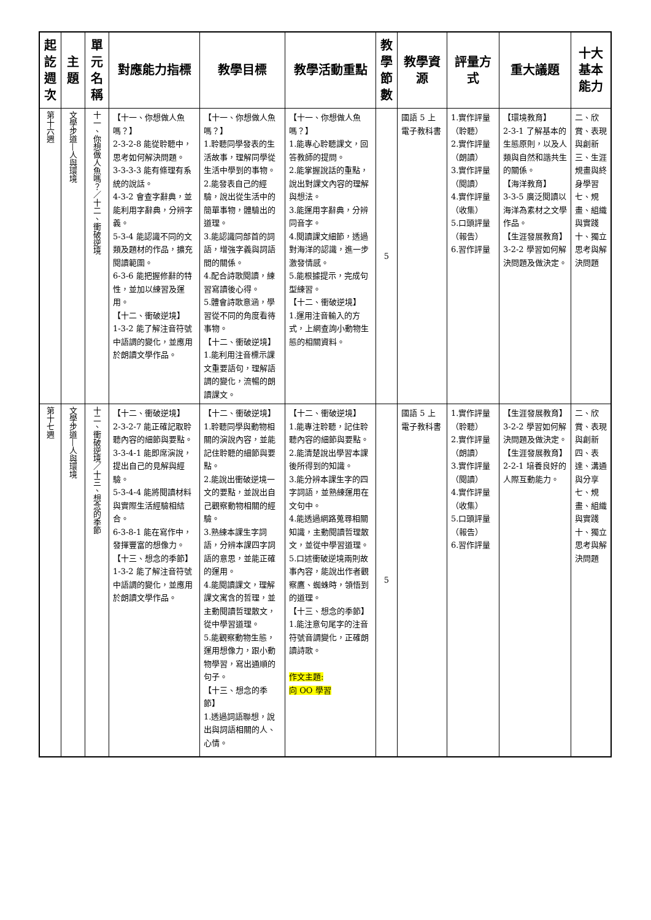| 起訖週次 | 主題 | 單元名稱 | 對應能力指標 | 教學目標 | 教學活動重點 | 教學節數 | 教學資源 | 評量方式 | 重大議題 | 十大基本能力 |
| --- | --- | --- | --- | --- | --- | --- | --- | --- | --- | --- |
| 第十六週 | 文學步道—人與環境 | 十一、你想做人魚嗎？／十二、衝破逆境 | 【十一、你想做人魚嗎？】 2-3-2-8 能從聆聽中，思考如何解決問題。 3-3-3-3 能有條理有系統的說話。 4-3-2 會查字辭典，並能利用字辭典，分辨字義。 5-3-4 能認識不同的文類及題材的作品，擴充閱讀範圍。 6-3-6 能把握修辭的特性，並加以練習及運用。 【十二、衝破逆境】 1-3-2 能了解注音符號中語調的變化，並應用於朗讀文學作品。 | 【十一、你想做人魚嗎？】 1.聆聽同學發表的生活故事，理解同學從生活中學到的事物。 2.能發表自己的經驗，說出從生活中的簡單事物，體驗出的道理。 3.能認識同部首的詞語，增強字義與詞語間的關係。 4.配合詩歌閱讀，練習寫讀後心得。 5.體會詩歌意涵，學習從不同的角度看待事物。 【十二、衝破逆境】 1.能利用注音標示課文重要語句，理解語調的變化，流暢的朗讀課文。 | 【十一、你想做人魚嗎？】 1.能專心聆聽課文，回答教師的提問。 2.能掌握說話的重點，說出對課文內容的理解與想法。 3.能運用字辭典，分辨同音字。 4.閱讀課文細節，透過對海洋的認識，進一步激發情感。 5.能根據提示，完成句型練習。 【十二、衝破逆境】 1.運用注音輸入的方式，上網查詢小動物生態的相關資料。 | 5 | 國語 5 上電子教科書 | 1.實作評量（聆聽） 2.實作評量（朗讀） 3.實作評量（閱讀） 4.實作評量（收集） 5.口頭評量（報告） 6.習作評量 | 【環境教育】 2-3-1 了解基本的生態原則，以及人類與自然和諧共生的關係。 【海洋教育】 3-3-5 廣泛閱讀以海洋為素材之文學作品。 【生涯發展教育】 3-2-2 學習如何解決問題及做決定。 | 二、欣賞、表現與創新 三、生涯規畫與終身學習 七、規畫、組織與實踐 十、獨立思考與解決問題 |
| 第十七週 | 文學步道—人與環境 | 十二、衝破逆境／十三、想念的季節 | 【十二、衝破逆境】 2-3-2-7 能正確記取聆聽內容的細節與要點。 3-3-4-1 能即席演說，提出自己的見解與經驗。 5-3-4-4 能將閱讀材料與實際生活經驗相結合。 6-3-8-1 能在寫作中，發揮豐富的想像力。 【十三、想念的季節】 1-3-2 能了解注音符號中語調的變化，並應用於朗讀文學作品。 | 【十二、衝破逆境】 1.聆聽同學與動物相關的演說內容，並能記住聆聽的細節與要點。 2.能說出衝破逆境一文的要點，並說出自己觀察動物相關的經驗。 3.熟練本課生字詞語，分辨本課四字詞語的意思，並能正確的運用。 4.能閱讀課文，理解課文寓含的哲理，並主動閱讀哲理散文，從中學習道理。 5.能觀察動物生態，運用想像力，跟小動物學習，寫出通順的句子。 【十三、想念的季節】 1.透過詞語聯想，說出與詞語相關的人、心情。 | 【十二、衝破逆境】 1.能專注聆聽，記住聆聽內容的細節與要點。 2.能清楚說出學習本課後所得到的知識。 3.能分辨本課生字的四字詞語，並熟練運用在文句中。 4.能透過網路蒐尋相關知識，主動閱讀哲理散文，並從中學習道理。 5.口述衝破逆境兩則故事內容，能說出作者觀察鷹、蜘蛛時，領悟到的道理。 【十三、想念的季節】 1.能注意句尾字的注音符號音調變化，正確朗讀詩歌。 作文主題: 向 OO 學習 | 5 | 國語 5 上電子教科書 | 1.實作評量（聆聽） 2.實作評量（朗讀） 3.實作評量（閱讀） 4.實作評量（收集） 5.口頭評量（報告） 6.習作評量 | 【生涯發展教育】 3-2-2 學習如何解決問題及做決定。 【生涯發展教育】 2-2-1 培養良好的人際互動能力。 | 二、欣賞、表現與創新 四、表達、溝通與分享 七、規畫、組織與實踐 十、獨立思考與解決問題 |